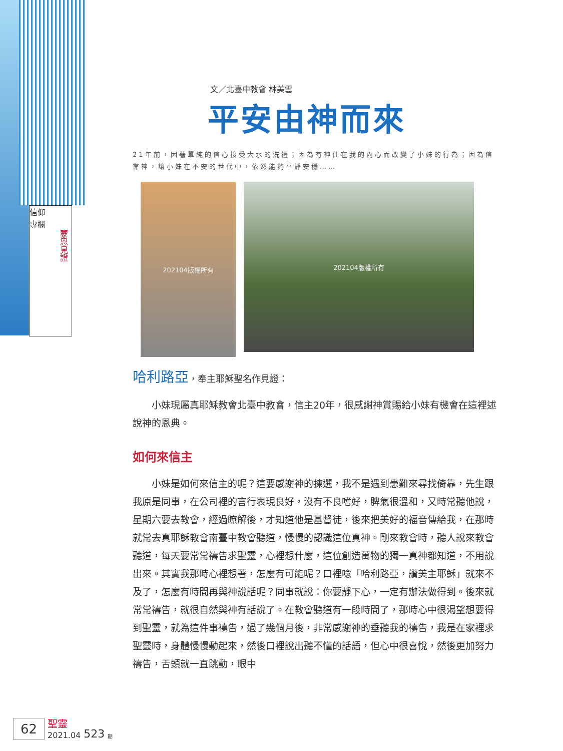信仰
專欄
蒙恩見證
文／北臺中教會 林美雪
平安由神而來
21年前，因著單純的信心接受大水的洗禮；因為有神住在我的內心而改變了小妹的行為；因為信靠神，讓小妹在不安的世代中，依然能夠平靜安穩……
202104版權所有
202104版權所有
哈利路亞，奉主耶穌聖名作見證：
小妹現屬真耶穌教會北臺中教會，信主20年，很感謝神賞賜給小妹有機會在這裡述說神的恩典。
如何來信主
小妹是如何來信主的呢？這要感謝神的揀選，我不是遇到患難來尋找倚靠，先生跟我原是同事，在公司裡的言行表現良好，沒有不良嗜好，脾氣很溫和，又時常聽他說，星期六要去教會，經過瞭解後，才知道他是基督徒，後來把美好的福音傳給我，在那時就常去真耶穌教會南臺中教會聽道，慢慢的認識這位真神。剛來教會時，聽人說來教會聽道，每天要常常禱告求聖靈，心裡想什麼，這位創造萬物的獨一真神都知道，不用說出來。其實我那時心裡想著，怎麼有可能呢？口裡唸「哈利路亞，讚美主耶穌」就來不及了，怎麼有時間再與神說話呢？同事就說：你要靜下心，一定有辦法做得到。後來就常常禱告，就很自然與神有話說了。在教會聽道有一段時間了，那時心中很渴望想要得到聖靈，就為這件事禱告，過了幾個月後，非常感謝神的垂聽我的禱告，我是在家裡求聖靈時，身體慢慢動起來，然後口裡說出聽不懂的話語，但心中很喜悅，然後更加努力禱告，舌頭就一直跳動，眼中
62 聖靈
2021.04 523 期